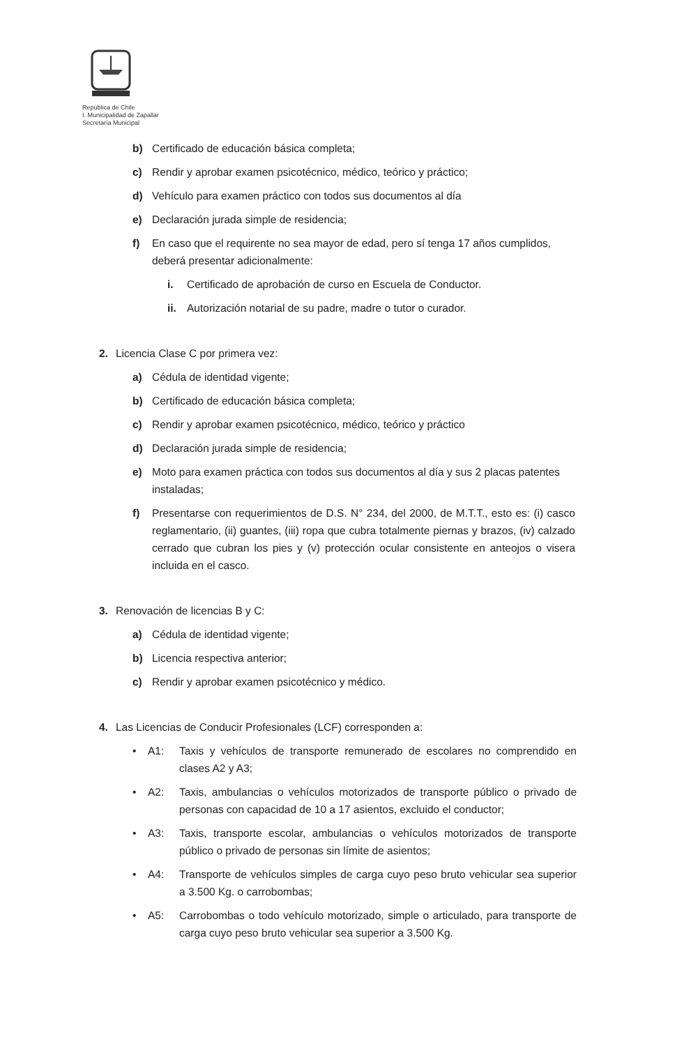República de Chile
I. Municipalidad de Zapallar
Secretaría Municipal
b) Certificado de educación básica completa;
c) Rendir y aprobar examen psicotécnico, médico, teórico y práctico;
d) Vehículo para examen práctico con todos sus documentos al día
e) Declaración jurada simple de residencia;
f) En caso que el requirente no sea mayor de edad, pero sí tenga 17 años cumplidos, deberá presentar adicionalmente:
i. Certificado de aprobación de curso en Escuela de Conductor.
ii. Autorización notarial de su padre, madre o tutor o curador.
2. Licencia Clase C por primera vez:
a) Cédula de identidad vigente;
b) Certificado de educación básica completa;
c) Rendir y aprobar examen psicotécnico, médico, teórico y práctico
d) Declaración jurada simple de residencia;
e) Moto para examen práctica con todos sus documentos al día y sus 2 placas patentes instaladas;
f) Presentarse con requerimientos de D.S. N° 234, del 2000, de M.T.T., esto es: (i) casco reglamentario, (ii) guantes, (iii) ropa que cubra totalmente piernas y brazos, (iv) calzado cerrado que cubran los pies y (v) protección ocular consistente en anteojos o visera incluida en el casco.
3. Renovación de licencias B y C:
a) Cédula de identidad vigente;
b) Licencia respectiva anterior;
c) Rendir y aprobar examen psicotécnico y médico.
4. Las Licencias de Conducir Profesionales (LCF) corresponden a:
• A1: Taxis y vehículos de transporte remunerado de escolares no comprendido en clases A2 y A3;
• A2: Taxis, ambulancias o vehículos motorizados de transporte público o privado de personas con capacidad de 10 a 17 asientos, excluido el conductor;
• A3: Taxis, transporte escolar, ambulancias o vehículos motorizados de transporte público o privado de personas sin límite de asientos;
• A4: Transporte de vehículos simples de carga cuyo peso bruto vehicular sea superior a 3.500 Kg. o carrobombas;
• A5: Carrobombas o todo vehículo motorizado, simple o articulado, para transporte de carga cuyo peso bruto vehicular sea superior a 3.500 Kg.